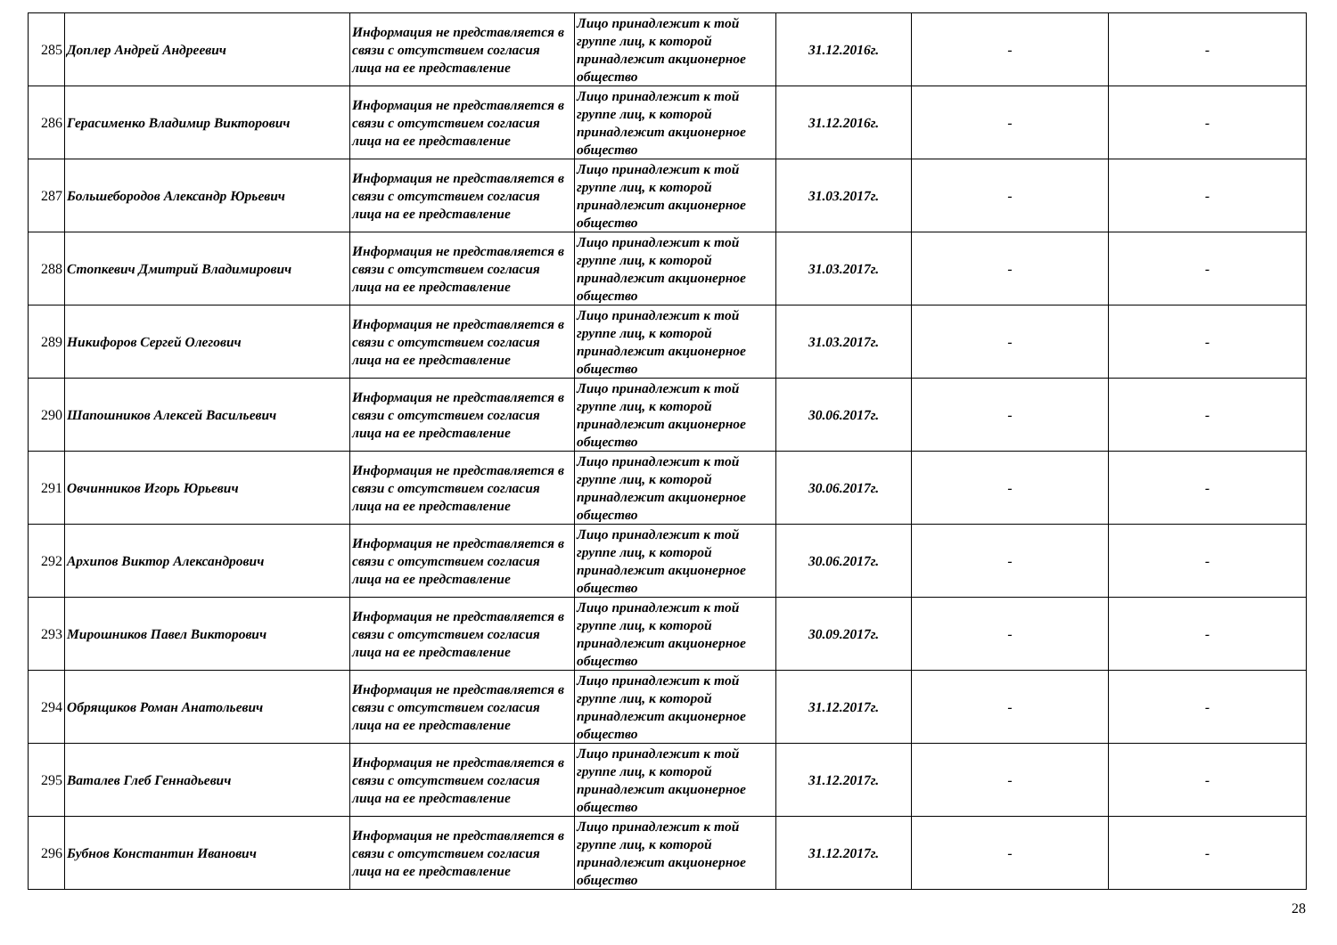| 285 | Доплер Андрей Андреевич | Информация не представляется в связи с отсутствием согласия лица на ее представление | Лицо принадлежит к той группе лиц, к которой принадлежит акционерное общество | 31.12.2016г. | - | - |
| 286 | Герасименко Владимир Викторович | Информация не представляется в связи с отсутствием согласия лица на ее представление | Лицо принадлежит к той группе лиц, к которой принадлежит акционерное общество | 31.12.2016г. | - | - |
| 287 | Большебородов Александр Юрьевич | Информация не представляется в связи с отсутствием согласия лица на ее представление | Лицо принадлежит к той группе лиц, к которой принадлежит акционерное общество | 31.03.2017г. | - | - |
| 288 | Стопкевич Дмитрий Владимирович | Информация не представляется в связи с отсутствием согласия лица на ее представление | Лицо принадлежит к той группе лиц, к которой принадлежит акционерное общество | 31.03.2017г. | - | - |
| 289 | Никифоров Сергей Олегович | Информация не представляется в связи с отсутствием согласия лица на ее представление | Лицо принадлежит к той группе лиц, к которой принадлежит акционерное общество | 31.03.2017г. | - | - |
| 290 | Шапошников Алексей Васильевич | Информация не представляется в связи с отсутствием согласия лица на ее представление | Лицо принадлежит к той группе лиц, к которой принадлежит акционерное общество | 30.06.2017г. | - | - |
| 291 | Овчинников Игорь Юрьевич | Информация не представляется в связи с отсутствием согласия лица на ее представление | Лицо принадлежит к той группе лиц, к которой принадлежит акционерное общество | 30.06.2017г. | - | - |
| 292 | Архипов Виктор Александрович | Информация не представляется в связи с отсутствием согласия лица на ее представление | Лицо принадлежит к той группе лиц, к которой принадлежит акционерное общество | 30.06.2017г. | - | - |
| 293 | Мирошников Павел Викторович | Информация не представляется в связи с отсутствием согласия лица на ее представление | Лицо принадлежит к той группе лиц, к которой принадлежит акционерное общество | 30.09.2017г. | - | - |
| 294 | Обрящиков Роман Анатольевич | Информация не представляется в связи с отсутствием согласия лица на ее представление | Лицо принадлежит к той группе лиц, к которой принадлежит акционерное общество | 31.12.2017г. | - | - |
| 295 | Ваталев Глеб Геннадьевич | Информация не представляется в связи с отсутствием согласия лица на ее представление | Лицо принадлежит к той группе лиц, к которой принадлежит акционерное общество | 31.12.2017г. | - | - |
| 296 | Бубнов Константин Иванович | Информация не представляется в связи с отсутствием согласия лица на ее представление | Лицо принадлежит к той группе лиц, к которой принадлежит акционерное общество | 31.12.2017г. | - | - |
28